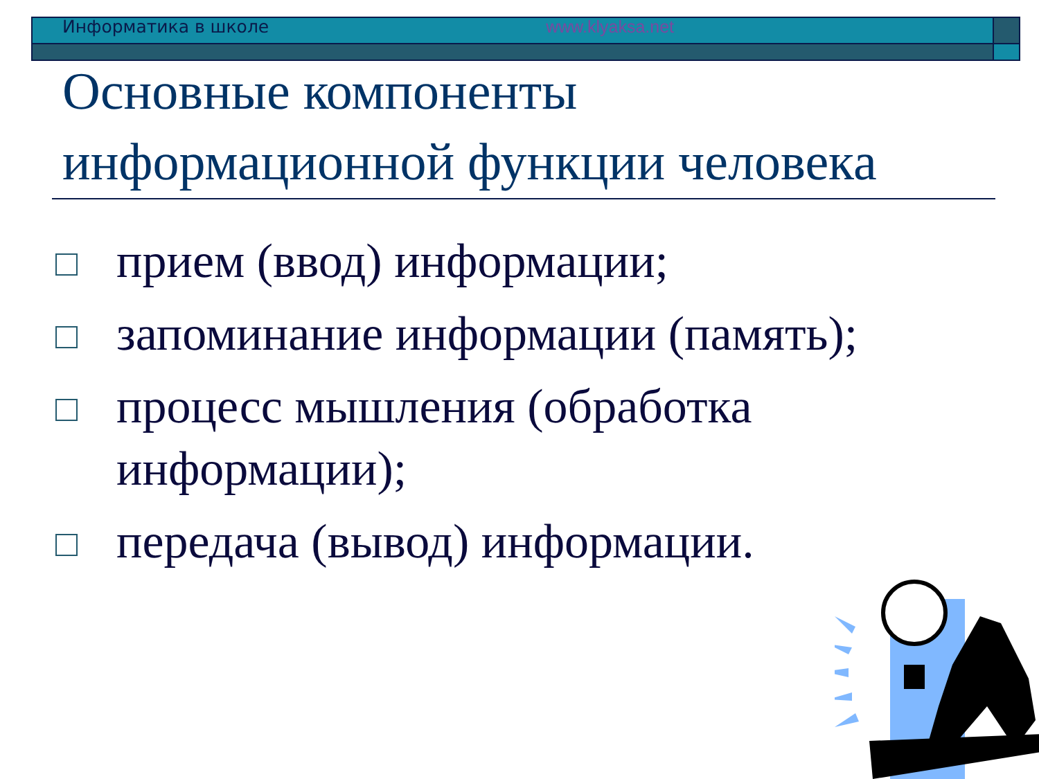Информатика в школе www.klyaksa.net
Основные компоненты
информационной функции человека
прием (ввод) информации;
запоминание информации (память);
процесс мышления (обработка информации);
передача (вывод) информации.